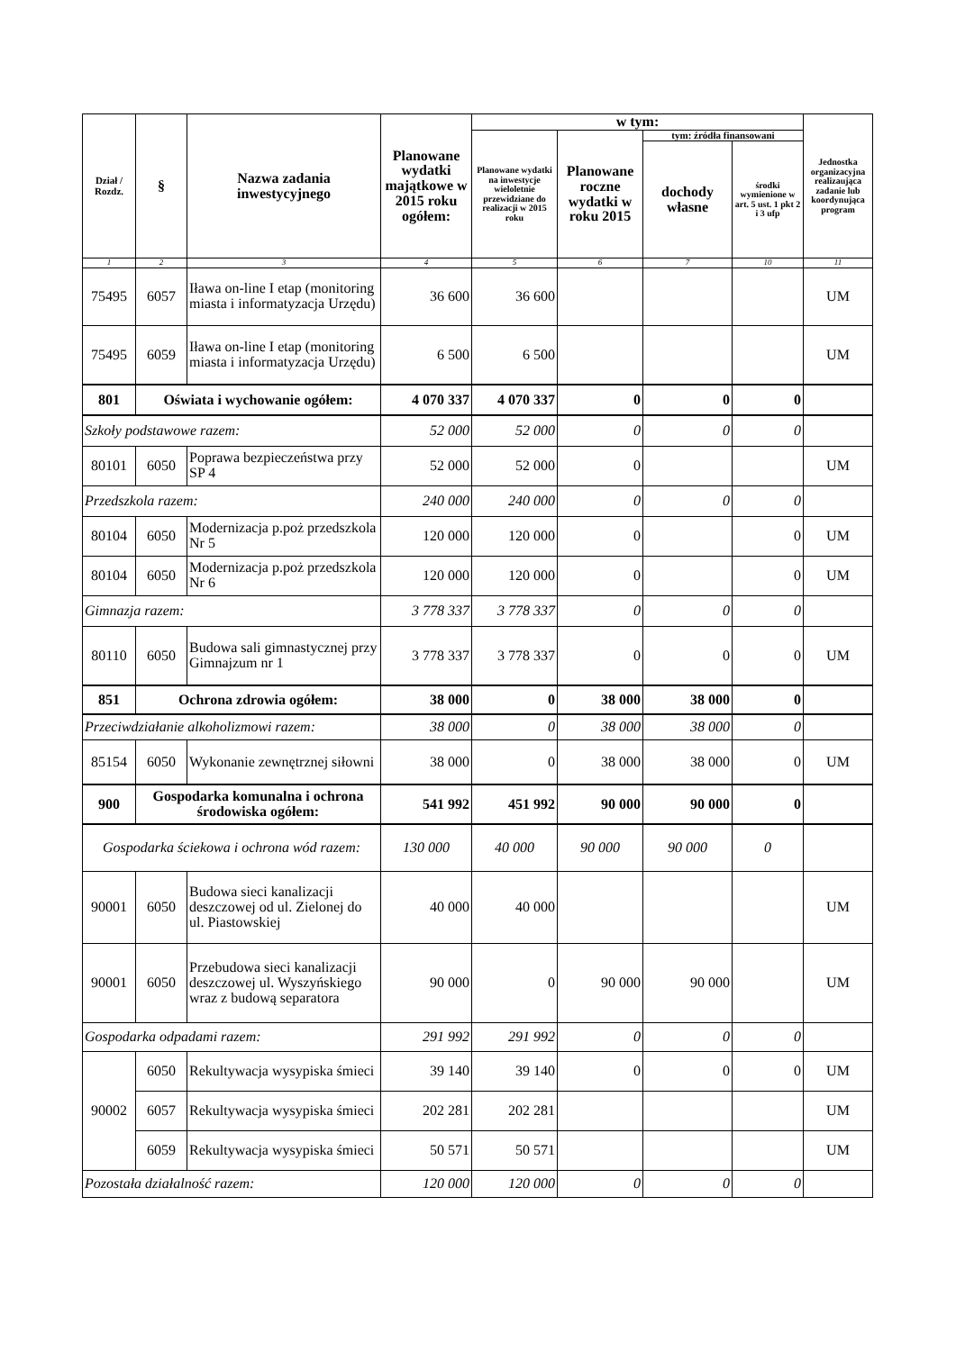| Dział / Rozdz. | § | Nazwa zadania inwestycyjnego | Planowane wydatki majątkowe w 2015 roku ogółem: | w tym: | | | | Jednostka organizacyjna realizaująca zadanie lub koordynująca program |
| --- | --- | --- | --- | --- | --- | --- | --- | --- |
| | | | | Planowane wydatki na inwestycje wieloletnie przewidziane do realizacji w 2015 roku | Planowane roczne wydatki w roku 2015 | tym: źródła finansowani | | |
| | | | | | | dochody własne | środki wymienione w art. 5 ust. 1 pkt 2 i 3 ufp | |
| 1 | 2 | 3 | 4 | 5 | 6 | 7 | 10 | 11 |
| 75495 | 6057 | Iława on-line I etap (monitoring miasta i informatyzacja Urzędu) | 36 600 | 36 600 | | | | UM |
| 75495 | 6059 | Iława on-line I etap (monitoring miasta i informatyzacja Urzędu) | 6 500 | 6 500 | | | | UM |
| 801 | Oświata i wychowanie ogółem: | | 4 070 337 | 4 070 337 | 0 | 0 | 0 | |
| Szkoły podstawowe razem: | | | 52 000 | 52 000 | 0 | 0 | 0 | |
| 80101 | 6050 | Poprawa bezpieczeństwa przy SP 4 | 52 000 | 52 000 | 0 | | | UM |
| Przedszkola razem: | | | 240 000 | 240 000 | 0 | 0 | 0 | |
| 80104 | 6050 | Modernizacja p.poż przedszkola Nr 5 | 120 000 | 120 000 | 0 | | 0 | UM |
| 80104 | 6050 | Modernizacja p.poż przedszkola Nr 6 | 120 000 | 120 000 | 0 | | 0 | UM |
| Gimnazja razem: | | | 3 778 337 | 3 778 337 | 0 | 0 | 0 | |
| 80110 | 6050 | Budowa sali gimnastycznej przy Gimnajzum nr 1 | 3 778 337 | 3 778 337 | 0 | 0 | 0 | UM |
| 851 | Ochrona zdrowia ogółem: | | 38 000 | 0 | 38 000 | 38 000 | 0 | |
| Przeciwdziałanie alkoholizmowi razem: | | | 38 000 | 0 | 38 000 | 38 000 | 0 | |
| 85154 | 6050 | Wykonanie zewnętrznej siłowni | 38 000 | 0 | 38 000 | 38 000 | 0 | UM |
| 900 | Gospodarka komunalna i ochrona środowiska ogółem: | | 541 992 | 451 992 | 90 000 | 90 000 | 0 | |
| Gospodarka ściekowa i ochrona wód razem: | | | 130 000 | 40 000 | 90 000 | 90 000 | 0 | |
| 90001 | 6050 | Budowa sieci kanalizacji deszczowej od ul. Zielonej do ul. Piastowskiej | 40 000 | 40 000 | | | | UM |
| 90001 | 6050 | Przebudowa sieci kanalizacji deszczowej ul. Wyszyńskiego wraz z budową separatora | 90 000 | 0 | 90 000 | 90 000 | | UM |
| Gospodarka odpadami razem: | | | 291 992 | 291 992 | 0 | 0 | 0 | |
| 90002 | 6050 | Rekultywacja wysypiska śmieci | 39 140 | 39 140 | 0 | 0 | 0 | UM |
| | 6057 | Rekultywacja wysypiska śmieci | 202 281 | 202 281 | | | | UM |
| | 6059 | Rekultywacja wysypiska śmieci | 50 571 | 50 571 | | | | UM |
| Pozostała działalność razem: | | | 120 000 | 120 000 | 0 | 0 | 0 | |